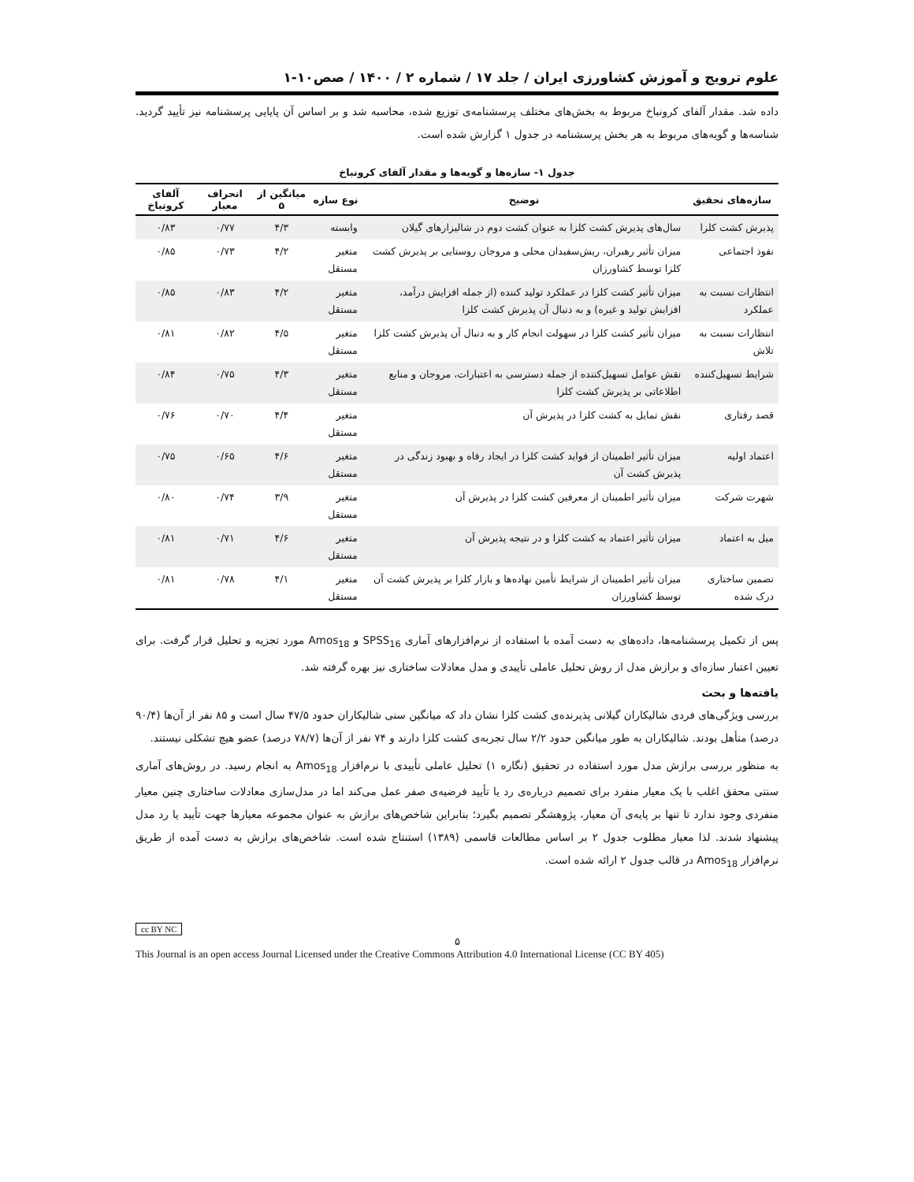علوم ترویج و آموزش کشاورزی ایران / جلد ۱۷ / شماره ۲ / ۱۴۰۰ / صص۱۰-۱
داده شد. مقدار آلفای کرونباخ مربوط به بخش‌های مختلف پرسشنامه‌ی توزیع شده، محاسبه شد و بر اساس آن پایایی پرسشنامه نیز تأیید گردید. شناسه‌ها و گویه‌های مربوط به هر بخش پرسشنامه در جدول ۱ گزارش شده است.
جدول ۱- سازه‌ها و گویه‌ها و مقدار آلفای کرونباخ
| سازه‌های تحقیق | توضیح | نوع سازه | میانگین از ۵ | انحراف معیار | آلفای کرونباخ |
| --- | --- | --- | --- | --- | --- |
| پذیرش کشت کلزا | سال‌های پذیرش کشت کلزا به عنوان کشت دوم در شالیزارهای گیلان | وابسته | ۴/۳ | ۰/۷۷ | ۰/۸۳ |
| نفوذ اجتماعی | میزان تأثیر رهبران، ریش‌سفیدان محلی و مروجان روستایی بر پذیرش کشت کلزا توسط کشاورزان | متغیر مستقل | ۴/۲ | ۰/۷۳ | ۰/۸۵ |
| انتظارات نسبت به عملکرد | میزان تأثیر کشت کلزا در عملکرد تولید کننده (از جمله افزایش درآمد، افزایش تولید و غیره) و به دنبال آن پذیرش کشت کلزا | متغیر مستقل | ۴/۲ | ۰/۸۳ | ۰/۸۵ |
| انتظارات نسبت به تلاش | میزان تأثیر کشت کلزا در سهولت انجام کار و به دنبال آن پذیرش کشت کلزا | متغیر مستقل | ۴/۵ | ۰/۸۲ | ۰/۸۱ |
| شرایط تسهیل‌کننده | نقش عوامل تسهیل‌کننده از جمله دسترسی به اعتبارات، مروجان و منابع اطلاعاتی بر پذیرش کشت کلزا | متغیر مستقل | ۴/۳ | ۰/۷۵ | ۰/۸۴ |
| قصد رفتاری | نقش تمایل به کشت کلزا در پذیرش آن | متغیر مستقل | ۴/۴ | ۰/۷۰ | ۰/۷۶ |
| اعتماد اولیه | میزان تأثیر اطمینان از فواید کشت کلزا در ایجاد رفاه و بهبود زندگی در پذیرش کشت آن | متغیر مستقل | ۴/۶ | ۰/۶۵ | ۰/۷۵ |
| شهرت شرکت | میزان تأثیر اطمینان از معرفین کشت کلزا در پذیرش آن | متغیر مستقل | ۳/۹ | ۰/۷۴ | ۰/۸۰ |
| میل به اعتماد | میزان تأثیر اعتماد به کشت کلزا و در نتیجه پذیرش آن | متغیر مستقل | ۴/۶ | ۰/۷۱ | ۰/۸۱ |
| تضمین ساختاری درک شده | میزان تأثیر اطمینان از شرایط تأمین نهاده‌ها و بازار کلزا بر پذیرش کشت آن توسط کشاورزان | متغیر مستقل | ۴/۱ | ۰/۷۸ | ۰/۸۱ |
پس از تکمیل پرسشنامه‌ها، داده‌های به دست آمده با استفاده از نرم‌افزارهای آماری SPSS<sub>16</sub> و Amos<sub>18</sub> مورد تجزیه و تحلیل قرار گرفت. برای تعیین اعتبار سازه‌ای و برازش مدل از روش تحلیل عاملی تأییدی و مدل معادلات ساختاری نیز بهره گرفته شد.
یافته‌ها و بحث
بررسی ویژگی‌های فردی شالیکاران گیلانی پذیرنده‌ی کشت کلزا نشان داد که میانگین سنی شالیکاران حدود ۴۷/۵ سال است و ۸۵ نفر از آن‌ها (۹۰/۴ درصد) متأهل بودند. شالیکاران به طور میانگین حدود ۲/۲ سال تجربه‌ی کشت کلزا دارند و ۷۴ نفر از آن‌ها (۷۸/۷ درصد) عضو هیچ تشکلی نیستند.
به منظور بررسی برازش مدل مورد استفاده در تحقیق (نگاره ۱) تحلیل عاملی تأییدی با نرم‌افزار Amos<sub>18</sub> به انجام رسید. در روش‌های آماری سنتی محقق اغلب با یک معیار منفرد برای تصمیم درباره‌ی رد یا تأیید فرضیه‌ی صفر عمل می‌کند اما در مدل‌سازی معادلات ساختاری چنین معیار منفردی وجود ندارد تا تنها بر پایه‌ی آن معیار، پژوهشگر تصمیم بگیرد؛ بنابراین شاخص‌های برازش به عنوان مجموعه معیارها جهت تأیید یا رد مدل پیشنهاد شدند. لذا معیار مطلوب جدول ۲ بر اساس مطالعات قاسمی (۱۳۸۹) استنتاج شده است. شاخص‌های برازش به دست آمده از طریق نرم‌افزار Amos<sub>18</sub> در قالب جدول ۲ ارائه شده است.
cc BY NC
۵
This Journal is an open access Journal Licensed under the Creative Commons Attribution 4.0 International License (CC BY 405)